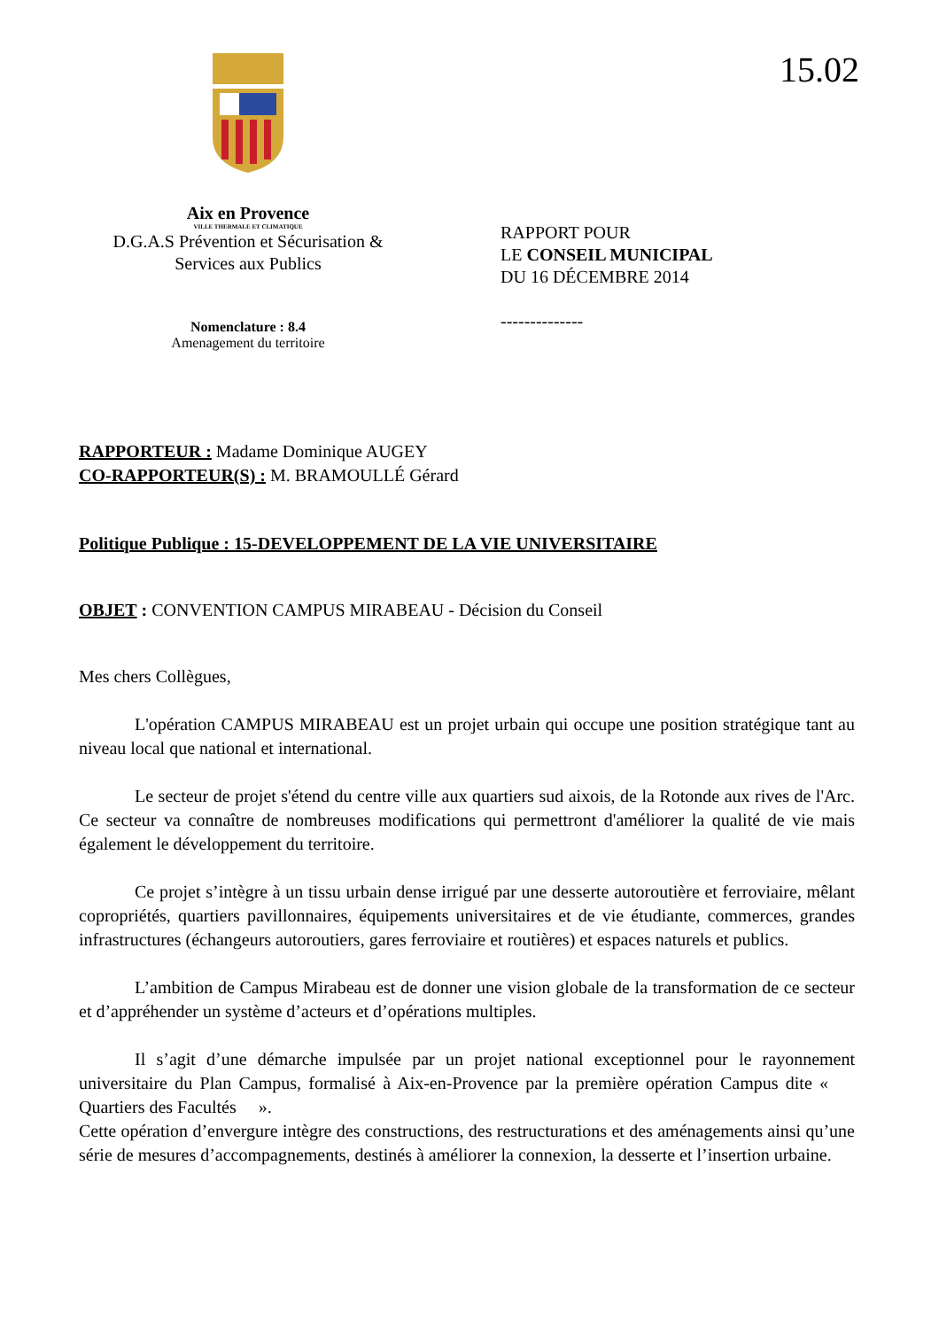15.02
Aix en Provence
VILLE THERMALE ET CLIMATIQUE
D.G.A.S Prévention et Sécurisation &
Services aux Publics
Nomenclature : 8.4
Amenagement du territoire
RAPPORT POUR
LE CONSEIL MUNICIPAL
DU 16 DÉCEMBRE 2014
--------------
RAPPORTEUR : Madame Dominique AUGEY
CO-RAPPORTEUR(S) : M. BRAMOULLÉ Gérard
Politique Publique : 15-DEVELOPPEMENT DE LA VIE UNIVERSITAIRE
OBJET : CONVENTION CAMPUS MIRABEAU - Décision du Conseil
Mes chers Collègues,
L'opération CAMPUS MIRABEAU est un projet urbain qui occupe une position stratégique tant au niveau local que national et international.
Le secteur de projet s'étend du centre ville aux quartiers sud aixois, de la Rotonde aux rives de l'Arc. Ce secteur va connaître de nombreuses modifications qui permettront d'améliorer la qualité de vie mais également le développement du territoire.
Ce projet s’intègre à un tissu urbain dense irrigué par une desserte autoroutière et ferroviaire, mêlant copropriétés, quartiers pavillonnaires, équipements universitaires et de vie étudiante, commerces, grandes infrastructures (échangeurs autoroutiers, gares ferroviaire et routières) et espaces naturels et publics.
L’ambition de Campus Mirabeau est de donner une vision globale de la transformation de ce secteur et d’appréhender un système d’acteurs et d’opérations multiples.
Il s’agit d’une démarche impulsée par un projet national exceptionnel pour le rayonnement universitaire du Plan Campus, formalisé à Aix-en-Provence par la première opération Campus dite « Quartiers des Facultés ».
Cette opération d’envergure intègre des constructions, des restructurations et des aménagements ainsi qu’une série de mesures d’accompagnements, destinés à améliorer la connexion, la desserte et l’insertion urbaine.